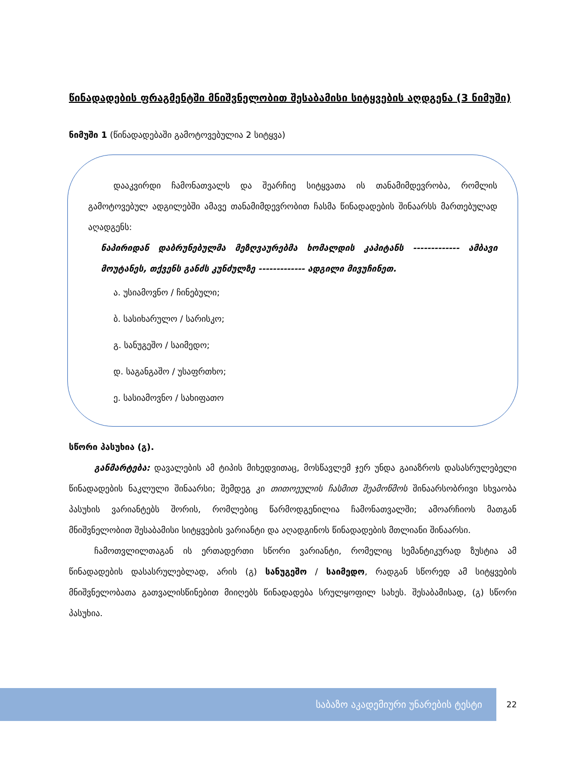წინადადების ფრაგმენტში მნიშვნელობით შესაბამისი სიტყვების აღდგენა (3 ნიმუში)
ნიმუში 1 (წინადადებაში გამოტოვებულია 2 სიტყვა)
დააკვირდი ჩამონათვალს და შეარჩიე სიტყვათა ის თანამიმდევრობა, რომლის გამოტოვებულ ადგილებში ამავე თანამიმდევრობით ჩასმა წინადადების შინაარსს მართებულად აღადგენს:
ნაპირიდან დაბრუნებულმა მეზღვაურებმა ხომალდის კაპიტანს ------------- ამბავი მოუტანეს, თქვენს განძს კუნძულზე ------------- ადგილი მივუჩინეთ.
ა. უსიამოვნო / ჩინებული;
ბ. სასიხარულო / სარისკო;
გ. სანუგეშო / საიმედო;
დ. საგანგაშო / უსაფრთხო;
ე. სასიამოვნო / სახიფათო
სწორი პასუხია (გ).
განმარტება: დავალების ამ ტიპის მიხედვითაც, მოსწავლემ ჯერ უნდა გაიაზროს დასასრულებელი წინადადების ნაკლული შინაარსი; შემდეგ კი თითოეულის ჩასმით შეამოწმოს შინაარსობრივი სხვაობა პასუხის ვარიანტებს შორის, რომლებიც წარმოდგენილია ჩამონათვალში; ამოარჩიოს მათგან მნიშვნელობით შესაბამისი სიტყვების ვარიანტი და აღადგინოს წინადადების მთლიანი შინაარსი.
ჩამოთვლილთაგან ის ერთადერთი სწორი ვარიანტი, რომელიც სემანტიკურად ზუსტია ამ წინადადების დასასრულებლად, არის (გ) სანუგეშო / საიმედო, რადგან სწორედ ამ სიტყვების მნიშვნელობათა გათვალისწინებით მიიღებს წინადადება სრულყოფილ სახეს. შესაბამისად, (გ) სწორი პასუხია.
საბაზო აკადემიური უნარების ტესტი 22